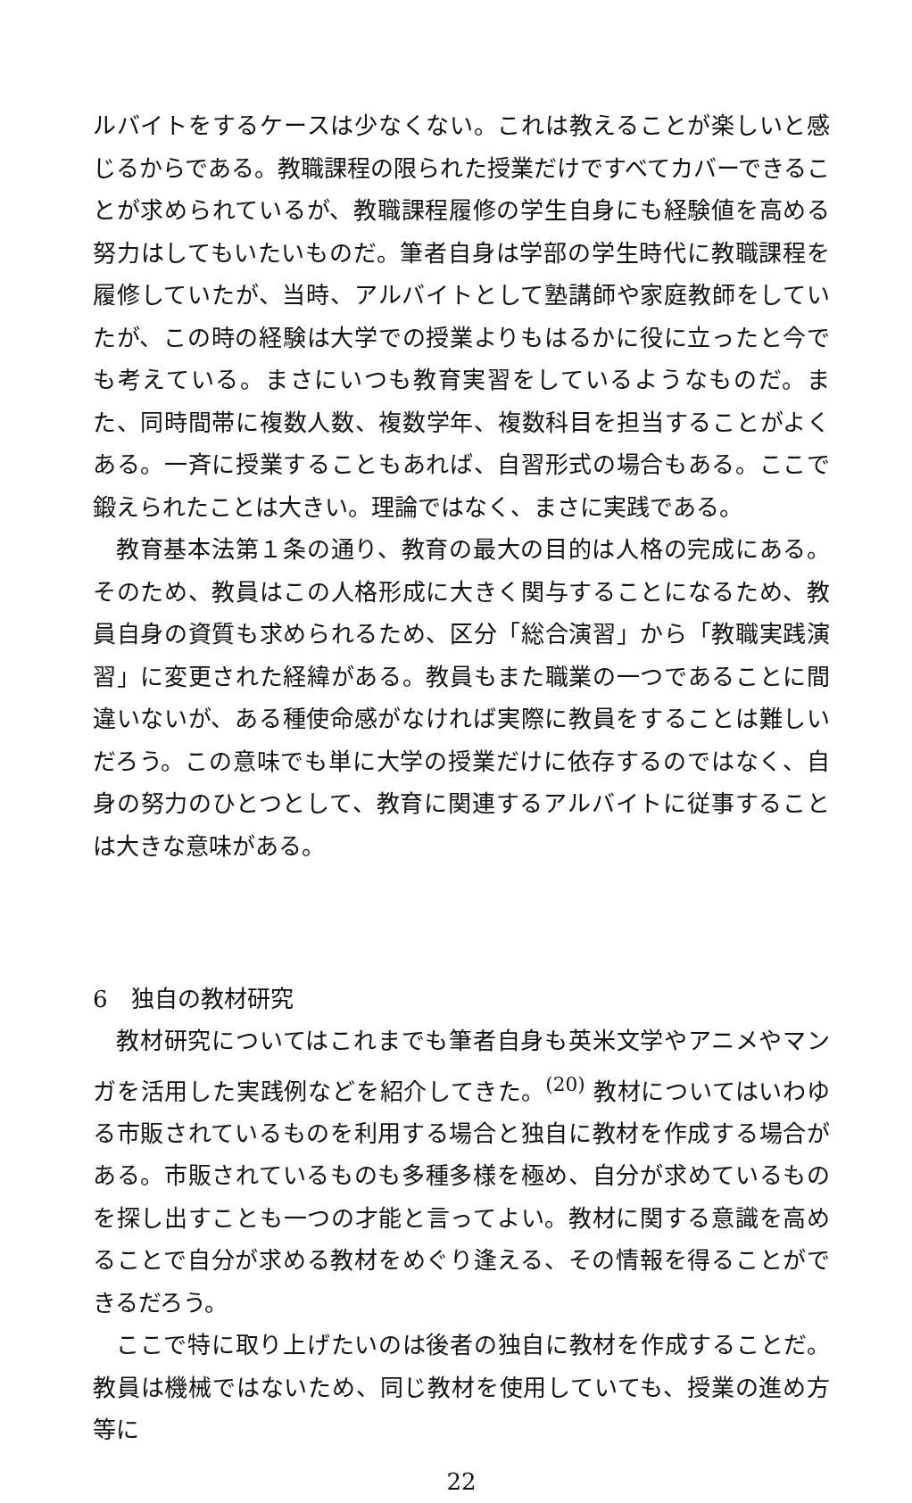ルバイトをするケースは少なくない。これは教えることが楽しいと感じるからである。教職課程の限られた授業だけですべてカバーできることが求められているが、教職課程履修の学生自身にも経験値を高める努力はしてもいたいものだ。筆者自身は学部の学生時代に教職課程を履修していたが、当時、アルバイトとして塾講師や家庭教師をしていたが、この時の経験は大学での授業よりもはるかに役に立ったと今でも考えている。まさにいつも教育実習をしているようなものだ。また、同時間帯に複数人数、複数学年、複数科目を担当することがよくある。一斉に授業することもあれば、自習形式の場合もある。ここで鍛えられたことは大きい。理論ではなく、まさに実践である。
教育基本法第１条の通り、教育の最大の目的は人格の完成にある。そのため、教員はこの人格形成に大きく関与することになるため、教員自身の資質も求められるため、区分「総合演習」から「教職実践演習」に変更された経緯がある。教員もまた職業の一つであることに間違いないが、ある種使命感がなければ実際に教員をすることは難しいだろう。この意味でも単に大学の授業だけに依存するのではなく、自身の努力のひとつとして、教育に関連するアルバイトに従事することは大きな意味がある。
6　独自の教材研究
教材研究についてはこれまでも筆者自身も英米文学やアニメやマンガを活用した実践例などを紹介してきた。<sup>(20)</sup> 教材についてはいわゆる市販されているものを利用する場合と独自に教材を作成する場合がある。市販されているものも多種多様を極め、自分が求めているものを探し出すことも一つの才能と言ってよい。教材に関する意識を高めることで自分が求める教材をめぐり逢える、その情報を得ることができるだろう。
ここで特に取り上げたいのは後者の独自に教材を作成することだ。教員は機械ではないため、同じ教材を使用していても、授業の進め方等に
22